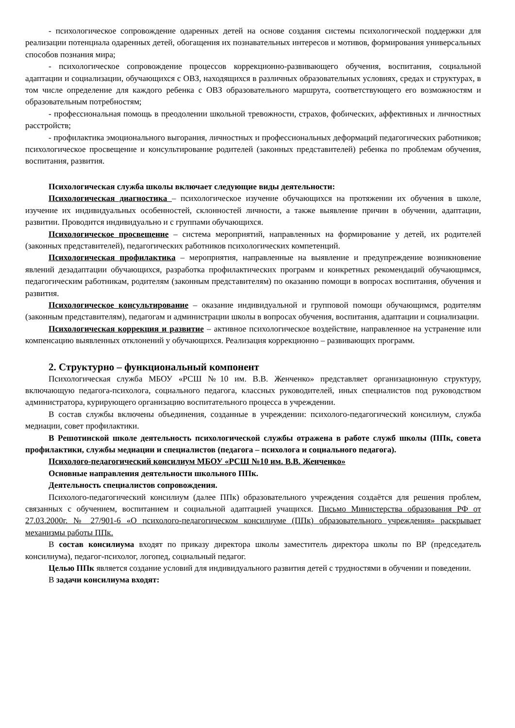- психологическое сопровождение одаренных детей на основе создания системы психологической поддержки для реализации потенциала одаренных детей, обогащения их познавательных интересов и мотивов, формирования универсальных способов познания мира;
- психологическое сопровождение процессов коррекционно-развивающего обучения, воспитания, социальной адаптации и социализации, обучающихся с ОВЗ, находящихся в различных образовательных условиях, средах и структурах, в том числе определение для каждого ребенка с ОВЗ образовательного маршрута, соответствующего его возможностям и образовательным потребностям;
- профессиональная помощь в преодолении школьной тревожности, страхов, фобических, аффективных и личностных расстройств;
- профилактика эмоционального выгорания, личностных и профессиональных деформаций педагогических работников; психологическое просвещение и консультирование родителей (законных представителей) ребенка по проблемам обучения, воспитания, развития.
Психологическая служба школы включает следующие виды деятельности:
Психологическая диагностика – психологическое изучение обучающихся на протяжении их обучения в школе, изучение их индивидуальных особенностей, склонностей личности, а также выявление причин в обучении, адаптации, развитии. Проводится индивидуально и с группами обучающихся.
Психологическое просвещение – система мероприятий, направленных на формирование у детей, их родителей (законных представителей), педагогических работников психологических компетенций.
Психологическая профилактика – мероприятия, направленные на выявление и предупреждение возникновение явлений дезадаптации обучающихся, разработка профилактических программ и конкретных рекомендаций обучающимся, педагогическим работникам, родителям (законным представителям) по оказанию помощи в вопросах воспитания, обучения и развития.
Психологическое консультирование – оказание индивидуальной и групповой помощи обучающимся, родителям (законным представителям), педагогам и администрации школы в вопросах обучения, воспитания, адаптации и социализации.
Психологическая коррекция и развитие – активное психологическое воздействие, направленное на устранение или компенсацию выявленных отклонений у обучающихся. Реализация коррекционно – развивающих программ.
2. Структурно – функциональный компонент
Психологическая служба МБОУ «РСШ №10 им. В.В. Женченко» представляет организационную структуру, включающую педагога-психолога, социального педагога, классных руководителей, иных специалистов под руководством администратора, курирующего организацию воспитательного процесса в учреждении.
В состав службы включены объединения, созданные в учреждении: психолого-педагогический консилиум, служба медиации, совет профилактики.
В Решотинской школе деятельность психологической службы отражена в работе служб школы (ППк, совета профилактики, службы медиации и специалистов (педагога – психолога и социального педагога).
Психолого-педагогический консилиум МБОУ «РСШ №10 им. В.В. Женченко»
Основные направления деятельности школьного ППк.
Деятельность специалистов сопровождения.
Психолого-педагогический консилиум (далее ППк) образовательного учреждения создаётся для решения проблем, связанных с обучением, воспитанием и социальной адаптацией учащихся. Письмо Министерства образования РФ от 27.03.2000г. № 27/901-6 «О психолого-педагогическом консилиуме (ППк) образовательного учреждения» раскрывает механизмы работы ППк.
В состав консилиума входят по приказу директора школы заместитель директора школы по ВР (председатель консилиума), педагог-психолог, логопед, социальный педагог.
Целью ППк является создание условий для индивидуального развития детей с трудностями в обучении и поведении.
В задачи консилиума входят: